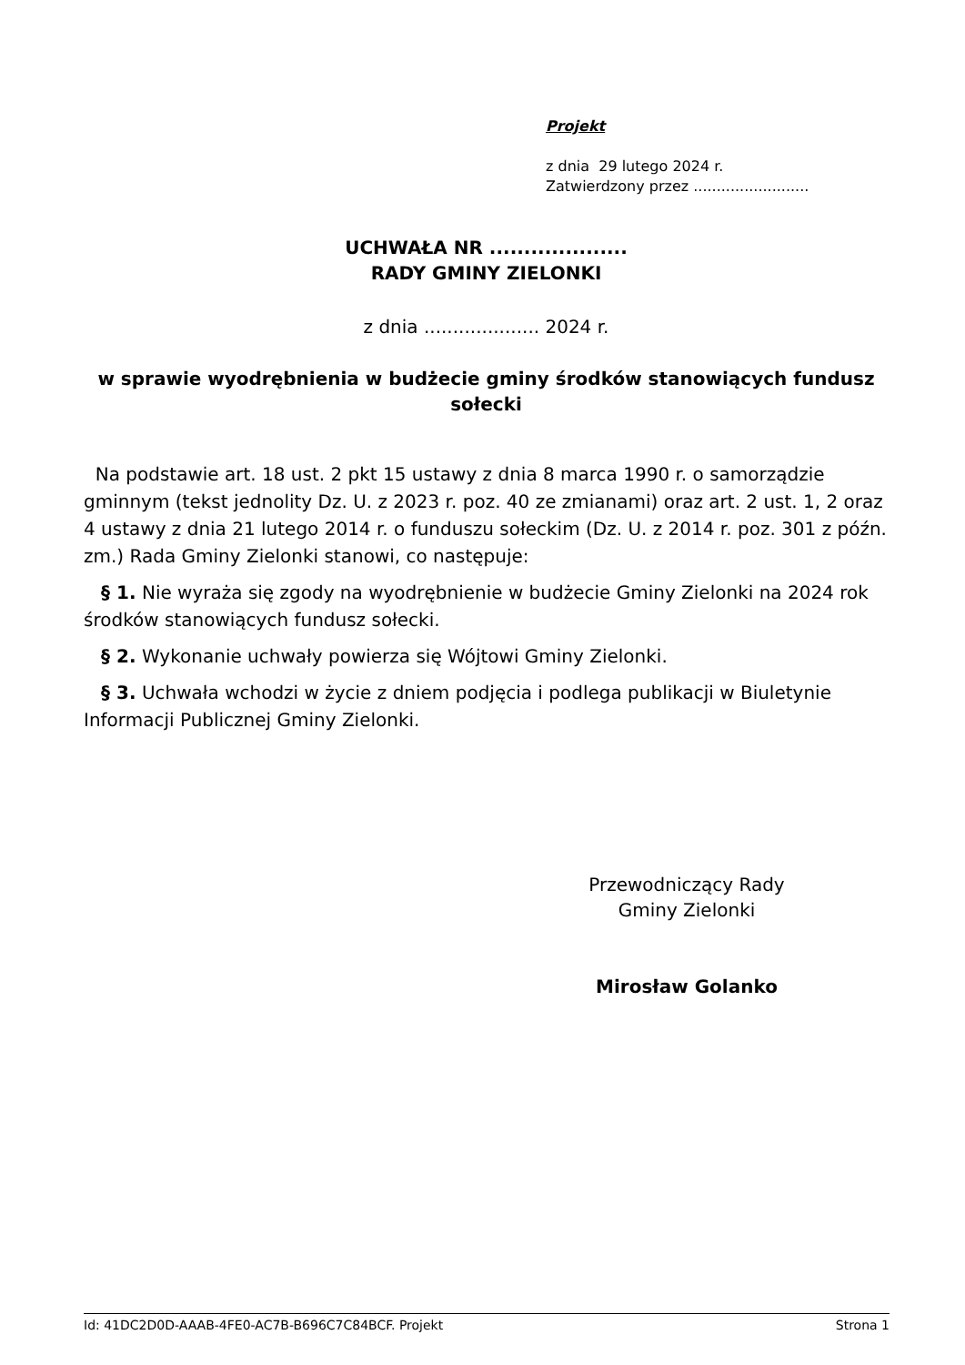Projekt
z dnia 29 lutego 2024 r.
Zatwierdzony przez .........................
UCHWAŁA NR ....................
RADY GMINY ZIELONKI
z dnia .................... 2024 r.
w sprawie wyodrębnienia w budżecie gminy środków stanowiących fundusz sołecki
Na podstawie art. 18 ust. 2 pkt 15 ustawy z dnia 8 marca 1990 r. o samorządzie gminnym (tekst jednolity Dz. U. z 2023 r. poz. 40 ze zmianami) oraz art. 2 ust. 1, 2 oraz 4 ustawy z dnia 21 lutego 2014 r. o funduszu sołeckim (Dz. U. z 2014 r. poz. 301 z późn. zm.) Rada Gminy Zielonki stanowi, co następuje:
§ 1. Nie wyraża się zgody na wyodrębnienie w budżecie Gminy Zielonki na 2024 rok środków stanowiących fundusz sołecki.
§ 2. Wykonanie uchwały powierza się Wójtowi Gminy Zielonki.
§ 3. Uchwała wchodzi w życie z dniem podjęcia i podlega publikacji w Biuletynie Informacji Publicznej Gminy Zielonki.
Przewodniczący Rady
Gminy Zielonki
Mirosław Golanko
Id: 41DC2D0D-AAAB-4FE0-AC7B-B696C7C84BCF. Projekt Strona 1